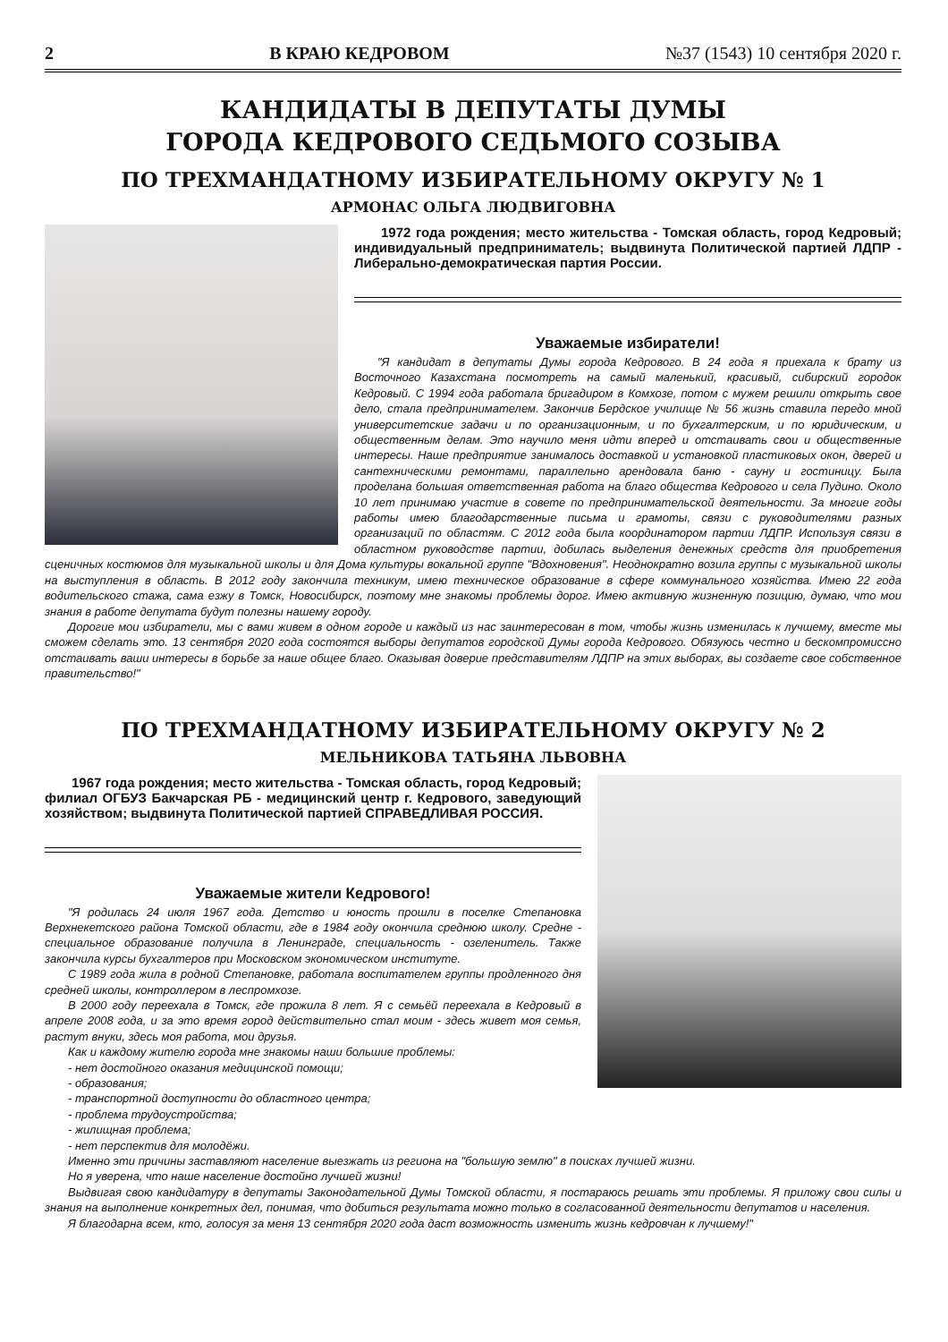2 В КРАЮ КЕДРОВОМ №37 (1543) 10 сентября 2020 г.
КАНДИДАТЫ В ДЕПУТАТЫ ДУМЫ
ГОРОДА КЕДРОВОГО СЕДЬМОГО СОЗЫВА
ПО ТРЕХМАНДАТНОМУ ИЗБИРАТЕЛЬНОМУ ОКРУГУ № 1
АРМОНАС ОЛЬГА ЛЮДВИГОВНА
1972 года рождения; место жительства - Томская область, город Кедровый; индивидуальный предприниматель; выдвинута Политической партией ЛДПР - Либерально-демократическая партия России.
Уважаемые избиратели!
"Я кандидат в депутаты Думы города Кедрового. В 24 года я приехала к брату из Восточного Казахстана посмотреть на самый маленький, красивый, сибирский городок Кедровый. С 1994 года работала бригадиром в Комхозе, потом с мужем решили открыть свое дело, стала предпринимателем. Закончив Бердское училище № 56 жизнь ставила передо мной университетские задачи и по организационным, и по бухгалтерским, и по юридическим, и общественным делам. Это научило меня идти вперед и отстаивать свои и общественные интересы. Наше предприятие занималось доставкой и установкой пластиковых окон, дверей и сантехническими ремонтами, параллельно арендовала баню - сауну и гостиницу. Была проделана большая ответственная работа на благо общества Кедрового и села Пудино. Около 10 лет принимаю участие в совете по предпринимательской деятельности. За многие годы работы имею благодарственные письма и грамоты, связи с руководителями разных организаций по областям. С 2012 года была координатором партии ЛДПР. Используя связи в областном руководстве партии, добилась выделения денежных средств для приобретения сценичных костюмов для музыкальной школы и для Дома культуры вокальной группе "Вдохновения". Неоднократно возила группы с музыкальной школы на выступления в область. В 2012 году закончила техникум, имею техническое образование в сфере коммунального хозяйства. Имею 22 года водительского стажа, сама езжу в Томск, Новосибирск, поэтому мне знакомы проблемы дорог. Имею активную жизненную позицию, думаю, что мои знания в работе депутата будут полезны нашему городу.
Дорогие мои избиратели, мы с вами живем в одном городе и каждый из нас заинтересован в том, чтобы жизнь изменилась к лучшему, вместе мы сможем сделать это. 13 сентября 2020 года состоятся выборы депутатов городской Думы города Кедрового. Обязуюсь честно и бескомпромиссно отстаивать ваши интересы в борьбе за наше общее благо. Оказывая доверие представителям ЛДПР на этих выборах, вы создаете свое собственное правительство!"
ПО ТРЕХМАНДАТНОМУ ИЗБИРАТЕЛЬНОМУ ОКРУГУ № 2
МЕЛЬНИКОВА ТАТЬЯНА ЛЬВОВНА
1967 года рождения; место жительства - Томская область, город Кедровый; филиал ОГБУЗ Бакчарская РБ - медицинский центр г. Кедрового, заведующий хозяйством; выдвинута Политической партией СПРАВЕДЛИВАЯ РОССИЯ.
Уважаемые жители Кедрового!
"Я родилась 24 июля 1967 года. Детство и юность прошли в поселке Степановка Верхнекетского района Томской области, где в 1984 году окончила среднюю школу. Средне - специальное образование получила в Ленинграде, специальность - озеленитель. Также закончила курсы бухгалтеров при Московском экономическом институте.
С 1989 года жила в родной Степановке, работала воспитателем группы продленного дня средней школы, контроллером в леспромхозе.
В 2000 году переехала в Томск, где прожила 8 лет. Я с семьёй переехала в Кедровый в апреле 2008 года, и за это время город действительно стал моим - здесь живет моя семья, растут внуки, здесь моя работа, мои друзья.
Как и каждому жителю города мне знакомы наши большие проблемы:
- нет достойного оказания медицинской помощи;
- образования;
- транспортной доступности до областного центра;
- проблема трудоустройства;
- жилищная проблема;
- нет перспектив для молодёжи.
Именно эти причины заставляют население выезжать из региона на "большую землю" в поисках лучшей жизни.
Но я уверена, что наше население достойно лучшей жизни!
Выдвигая свою кандидатуру в депутаты Законодательной Думы Томской области, я постараюсь решать эти проблемы. Я приложу свои силы и знания на выполнение конкретных дел, понимая, что добиться результата можно только в согласованной деятельности депутатов и населения.
Я благодарна всем, кто, голосуя за меня 13 сентября 2020 года даст возможность изменить жизнь кедровчан к лучшему!"